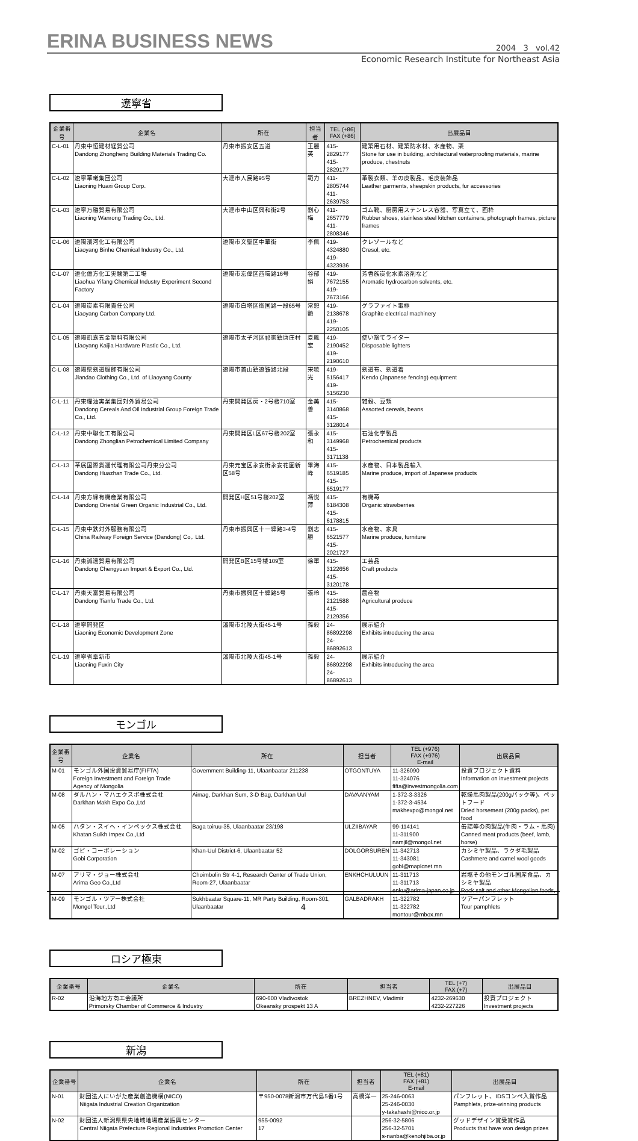ERINA BUSINESS NEWS
2004 3 vol.42
Economic Research Institute for Northeast Asia
遼寧省
| 企業番号 | 企業名 | 所在 | 担当者 | TEL (+86) FAX (+86) | 出展品目 |
| --- | --- | --- | --- | --- | --- |
| C-L-01 | 丹東中恒建材経貿公司 Dandong Zhongheng Building Materials Trading Co. | 丹東市振安区五道 | 王麗英 | 415-2829177 415-2829177 | 建築用石材、建築防水材、水産物、栗 Stone for use in building, architectural waterproofing materials, marine produce, chestnuts |
| C-L-02 | 遼寧華曦集団公司 Liaoning Huaxi Group Corp. | 大連市人民路95号 | 範力 | 411-2805744 411-2639753 | 革製衣類、羊の皮製品、毛皮装飾品 Leather garments, sheepskin products, fur accessories |
| C-L-03 | 遼寧万融貿易有限公司 Liaoning Wanrong Trading Co., Ltd. | 大連市中山区興和街2号 | 劉心梅 | 411-2657779 411-2808346 | ゴム靴、厨房用ステンレス容器、写真立て、画枠 Rubber shoes, stainless steel kitchen containers, photograph frames, picture frames |
| C-L-06 | 遼陽濱河化工有限公司 Liaoyang Binhe Chemical Industry Co., Ltd. | 遼陽市文聖区中華街 | 李佩 | 419-4324880 419-4323936 | クレゾールなど Cresol, etc. |
| C-L-07 | 遼化億方化工実験第二工場 Liaohua Yifang Chemical Industry Experiment Second Factory | 遼陽市宏偉区西環路16号 | 谷郁娟 | 419-7672155 419-7673166 | 芳香族炭化水素溶剤など Aromatic hydrocarbon solvents, etc. |
| C-L-04 | 遼陽炭素有限責任公司 Liaoyang Carbon Company Ltd. | 遼陽市白塔区衛国路一段65号 | 常恕艶 | 419-2138678 419-2250105 | グラファイト電極 Graphite electrical machinery |
| C-L-05 | 遼陽凱嘉五金塑料有限公司 Liaoyang Kaijia Hardware Plastic Co., Ltd. | 遼陽市太子河区祁家鎮唐庄村 | 夏鳳宏 | 419-2190452 419-2190610 | 使い捨てライター Disposable lighters |
| C-L-08 | 遼陽県剣道服飾有限公司 Jiandao Clothing Co., Ltd. of Liaoyang County | 遼陽市首山鎮遼鞍路北段 | 宋暁光 | 419-5156417 419-5156230 | 剣道布、剣道着 Kendo (Japanese fencing) equipment |
| C-L-11 | 丹東糧油実業集団対外貿易公司 Dandong Cereals And Oil Industrial Group Foreign Trade Co., Ltd. | 丹東開発区房・2号楼710室 | 金美善 | 415-3140868 415-3128014 | 雑穀、豆類 Assorted cereals, beans |
| C-L-12 | 丹東中聯化工有限公司 Dandong Zhonglian Petrochemical Limited Company | 丹東開発区L区67号楼202室 | 張永和 | 415-3149968 415-3171138 | 石油化学製品 Petrochemical products |
| C-L-13 | 華展国際貨運代理有限公司丹東分公司 Dandong Huazhan Trade Co., Ltd. | 丹東元宝区永安街永安花園新区58号 | 畢海峰 | 415-6519185 415-6519177 | 水産物、日本製品輸入 Marine produce, import of Japanese products |
| C-L-14 | 丹東方緑有機産業有限公司 Dandong Oriental Green Organic Industrial Co., Ltd. | 開発区H区51号楼202室 | 馮悦萍 | 415-6184308 415-6178815 | 有機苺 Organic strawberries |
| C-L-15 | 丹東中鉄対外服務有限公司 China Railway Foreign Service (Dandong) Co,. Ltd. | 丹東市振興区十一緯路3-4号 | 劉志勝 | 415-6521577 415-2021727 | 水産物、家具 Marine produce, furniture |
| C-L-16 | 丹東誠遠貿易有限公司 Dandong Chengyuan Import & Export Co., Ltd. | 開発区B区15号楼109室 | 徐軍 | 415-3122656 415-3120178 | 工芸品 Craft products |
| C-L-17 | 丹東天富貿易有限公司 Dandong Tianfu Trade Co., Ltd. | 丹東市振興区十緯路5号 | 張玲 | 415-2121588 415-2129356 | 農産物 Agricultural produce |
| C-L-18 | 遼寧開発区 Liaoning Economic Development Zone | 瀋陽市北陵大街45-1号 | 孫毅 | 24-86892298 24-86892613 | 展示紹介 Exhibits introducing the area |
| C-L-19 | 遼寧省阜新市 Liaoning Fuxin City | 瀋陽市北陵大街45-1号 | 孫毅 | 24-86892298 24-86892613 | 展示紹介 Exhibits introducing the area |
モンゴル
| 企業番号 | 企業名 | 所在 | 担当者 | TEL (+976) FAX (+976) E-mail | 出展品目 |
| --- | --- | --- | --- | --- | --- |
| M-01 | モンゴル外国投資貿易庁(FIFTA) Foreign Investment and Foreign Trade Agency of Mongolia | Government Building-11, Ulaanbaatar 211238 | OTGONTUYA | 11-326090 11-324076 fifta@investmongolia.com | 投資プロジェクト資料 Information on investment projects |
| M-08 | ダルハン・マハエクスポ株式会社 Darkhan Makh Expo Co.,Ltd | Aimag, Darkhan Sum, 3-D Bag, Darkhan Uul | DAVAANYAM | 1-372-3-3326 1-372-3-4534 makhexpo@mongol.net | 乾燥馬肉製品(200gパック等)、ペットフード Dried horsemeat (200g packs), pet food |
| M-05 | ハタン・スイヘ・インペックス株式会社 Khatan Suikh Impex Co.,Ltd | Baga toiruu-35, Ulaanbaatar 23/198 | ULZIIBAYAR | 99-114141 11-311900 namjil@mongol.net | 缶詰等の肉製品(牛肉・ラム・馬肉) Canned meat products (beef, lamb, horse) |
| M-02 | ゴビ・コーポレーション Gobi Corporation | Khan-Uul District-6, Ulaanbaatar 52 | DOLGORSUREN | 11-342713 11-343081 gobi@mapicnet.mn | カシミヤ製品、ラクダ毛製品 Cashmere and camel wool goods |
| M-07 | アリマ・ジョー株式会社 Arima Geo Co.,Ltd | Choimbolin Str 4-1, Research Center of Trade Union, Room-27, Ulaanbaatar | ENKHCHULUUN | 11-311713 11-311713 enku@arima-japan.co.jp | 岩塩その他モンゴル国産食品、カシミヤ製品 Rock salt and other Mongolian foods, |
| M-09 | モンゴル・ツアー株式会社 Mongol Tour.,Ltd | Sukhbaatar Square-11, MR Party Building, Room-301, Ulaanbaatar | GALBADRAKH | 11-322782 11-322782 montour@mbox.mn | ツアーパンフレット Tour pamphlets |
ロシア極東
| 企業番号 | 企業名 | 所在 | 担当者 | TEL (+7) FAX (+7) | 出展品目 |
| --- | --- | --- | --- | --- | --- |
| R-02 | 沿海地方商工会議所 Primorsky Chamber of Commerce & Industry | 690-600 Vladivostok Okeansky prospekt 13 A | BREZHNEV, Vladimir | 4232-269630 4232-227226 | 投資プロジェクト Investment projects |
新潟
| 企業番号 | 企業名 | 所在 | 担当者 | TEL (+81) FAX (+81) E-mail | 出展品目 |
| --- | --- | --- | --- | --- | --- |
| N-01 | 財団法人にいがた産業創造機構(NICO) Niigata Industrial Creation Organization | 〒950-0078新潟市万代島5番1号 | 高橋洋一 | 25-246-0063 25-246-0030 y-takahashi@nico.or.jp | パンフレット、IDSコンペ入賞作品 Pamphlets, prize-winning products |
| N-02 | 財団法人新潟県県央地域地場産業振興センター Central Niigata Prefecture Regional Industries Promotion Center | 955-0092 17 | | 256-32-5806 256-32-5701 s-nanba@kenohjiba.or.jp | グッドデザイン賞受賞作品 Products that have won design prizes |
4